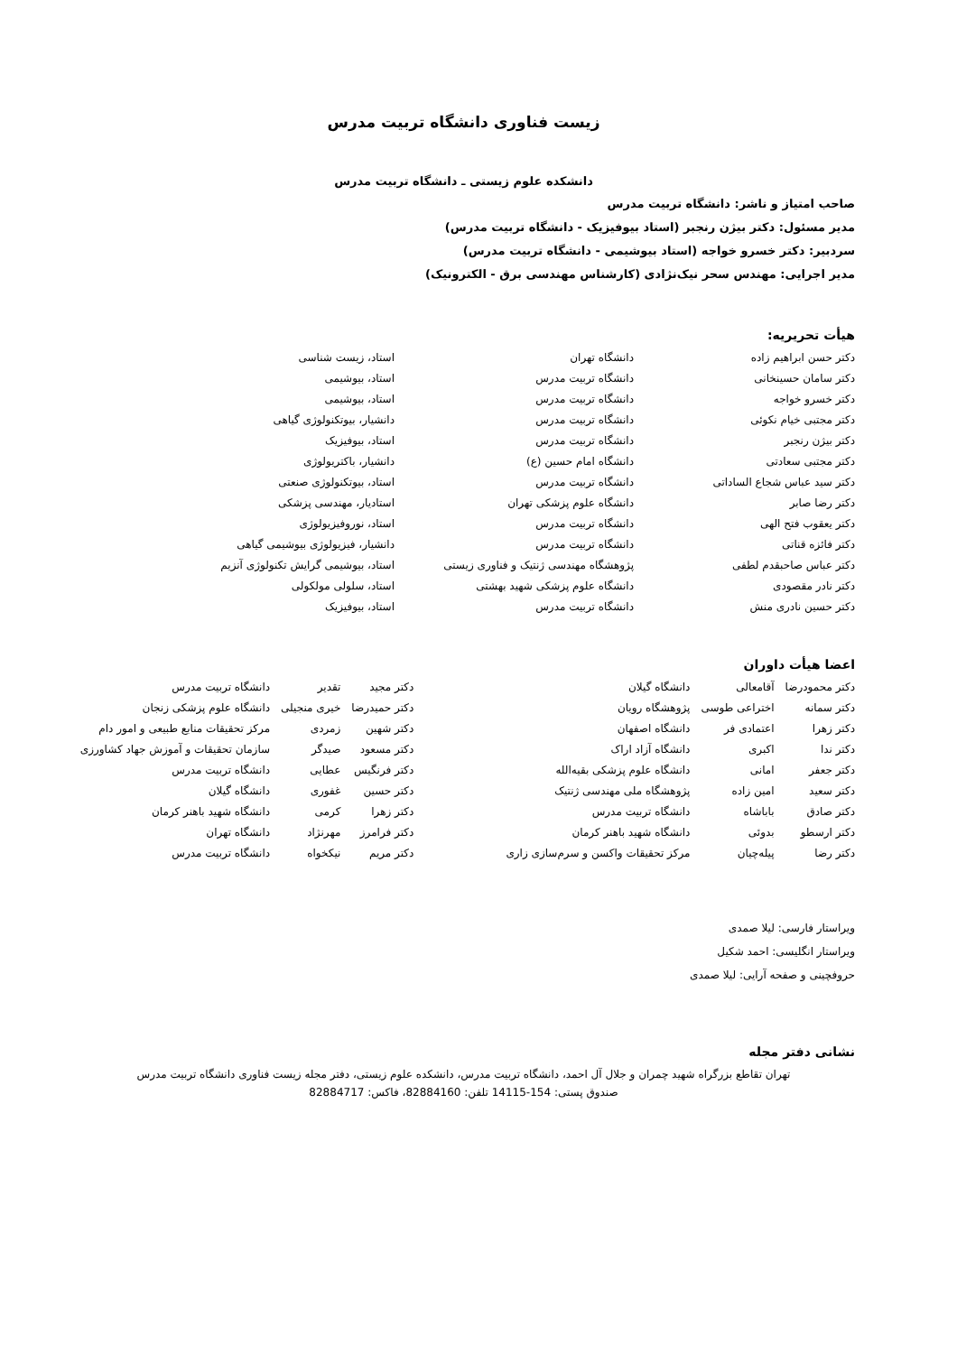زیست فناوری دانشگاه تربیت مدرس
دانشکده علوم زیستی ـ دانشگاه تربیت مدرس
صاحب امتیاز و ناشر: دانشگاه تربیت مدرس
مدیر مسئول: دکتر بیژن رنجبر (استاد بیوفیزیک - دانشگاه تربیت مدرس)
سردبیر: دکتر خسرو خواجه (استاد بیوشیمی - دانشگاه تربیت مدرس)
مدیر اجرایی: مهندس سحر نیک‌نژادی (کارشناس مهندسی برق - الکترونیک)
هیأت تحریریه:
| دکتر حسن ابراهیم زاده | دانشگاه تهران | استاد، زیست شناسی |
| دکتر سامان حسینخانی | دانشگاه تربیت مدرس | استاد، بیوشیمی |
| دکتر خسرو خواجه | دانشگاه تربیت مدرس | استاد، بیوشیمی |
| دکتر مجتبی خیام نکوئی | دانشگاه تربیت مدرس | دانشیار، بیوتکنولوژی گیاهی |
| دکتر بیژن رنجبر | دانشگاه تربیت مدرس | استاد، بیوفیزیک |
| دکتر مجتبی سعادتی | دانشگاه امام حسین (ع) | دانشیار، باکتریولوژی |
| دکتر سید عباس شجاع الساداتی | دانشگاه تربیت مدرس | استاد، بیوتکنولوژی صنعتی |
| دکتر رضا صابر | دانشگاه علوم پزشکی تهران | استادیار، مهندسی پزشکی |
| دکتر یعقوب فتح الهی | دانشگاه تربیت مدرس | استاد، نوروفیزیولوژی |
| دکتر فائزه قناتی | دانشگاه تربیت مدرس | دانشیار، فیزیولوژی بیوشیمی گیاهی |
| دکتر عباس صاحبقدم لطفی | پژوهشگاه مهندسی ژنتیک و فناوری زیستی | استاد، بیوشیمی گرایش تکنولوژی آنزیم |
| دکتر نادر مقصودی | دانشگاه علوم پزشکی شهید بهشتی | استاد، سلولی مولکولی |
| دکتر حسین نادری منش | دانشگاه تربیت مدرس | استاد، بیوفیزیک |
اعضا هیأت داوران
| دکتر محمودرضا | آقامعالی | دانشگاه گیلان | دکتر مجید | تقدیر | دانشگاه تربیت مدرس |
| دکتر سمانه | اختراعی طوسی | پژوهشگاه رویان | دکتر حمیدرضا | خیری منجیلی | دانشگاه علوم پزشکی زنجان |
| دکتر زهرا | اعتمادی فر | دانشگاه اصفهان | دکتر شهین | زمردی | مرکز تحقیقات منابع طبیعی و امور دام |
| دکتر ندا | اکبری | دانشگاه آزاد اراک | دکتر مسعود | صیدگر | سازمان تحقیقات و آموزش جهاد کشاورزی |
| دکتر جعفر | امانی | دانشگاه علوم پزشکی بقیه‌الله | دکتر فرنگیس | عطایی | دانشگاه تربیت مدرس |
| دکتر سعید | امین زاده | پژوهشگاه ملی مهندسی ژنتیک | دکتر حسین | غفوری | دانشگاه گیلان |
| دکتر صادق | باباشاه | دانشگاه تربیت مدرس | دکتر زهرا | کرمی | دانشگاه شهید باهنر کرمان |
| دکتر ارسطو | بدوئی | دانشگاه شهید باهنر کرمان | دکتر فرامرز | مهرنژاد | دانشگاه تهران |
| دکتر رضا | پیله‌چیان | مرکز تحقیقات واکسن و سرم‌سازی زاری | دکتر مریم | نیکخواه | دانشگاه تربیت مدرس |
ویراستار فارسی: لیلا صمدی
ویراستار انگلیسی: احمد شکیل
حروفچینی و صفحه آرایی: لیلا صمدی
نشانی دفتر مجله
تهران تقاطع بزرگراه شهید چمران و جلال آل احمد، دانشگاه تربیت مدرس، دانشکده علوم زیستی، دفتر مجله زیست فناوری دانشگاه تربیت مدرس
صندوق پستی: 154-14115 تلفن: 82884160، فاکس: 82884717